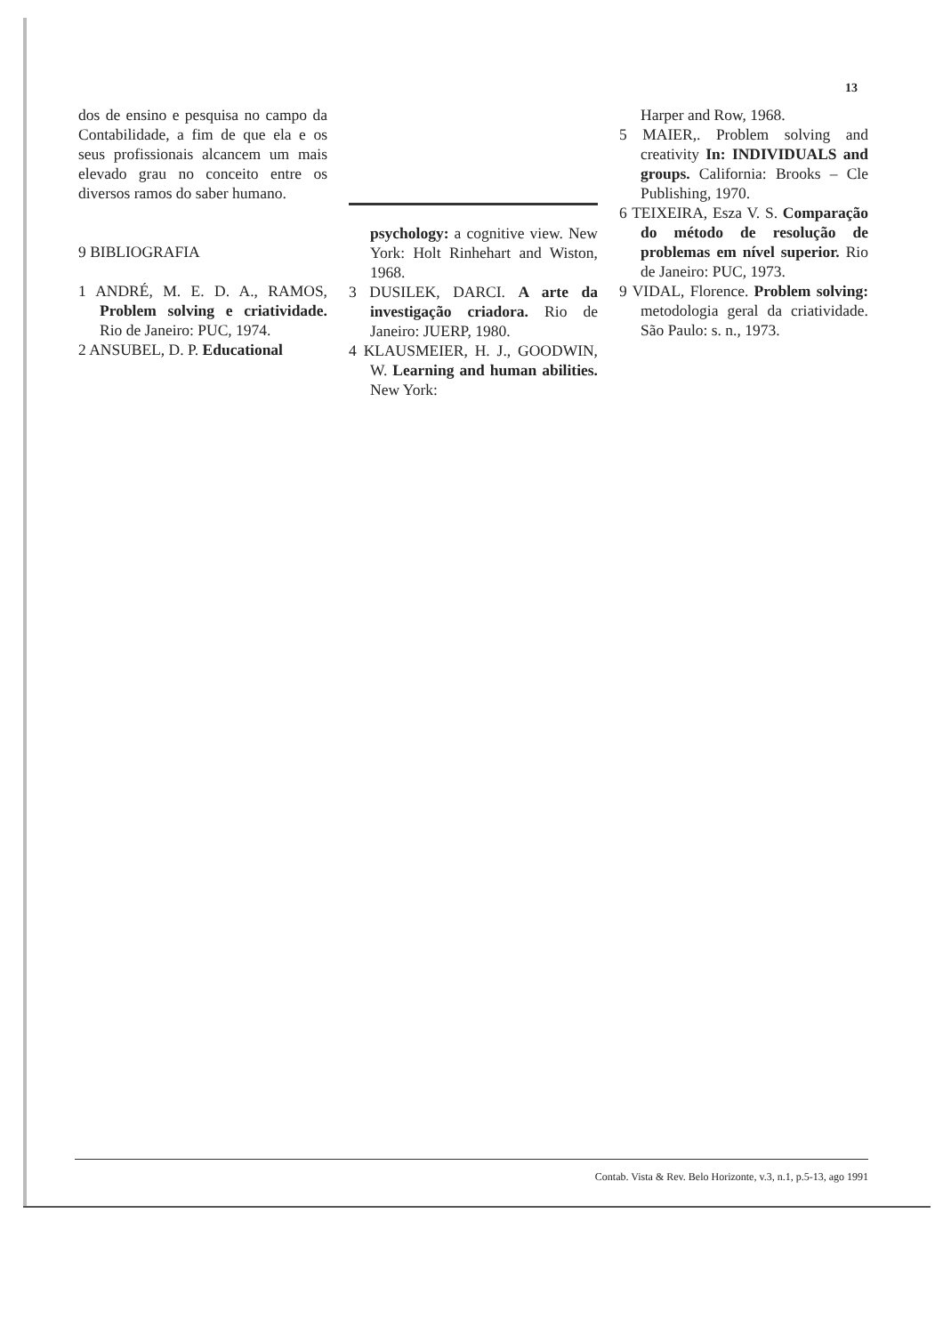13
dos de ensino e pesquisa no campo da Contabilidade, a fim de que ela e os seus profissionais alcancem um mais elevado grau no conceito entre os diversos ramos do saber humano.
9 BIBLIOGRAFIA
1 ANDRÉ, M. E. D. A., RAMOS, Problem solving e criatividade. Rio de Janeiro: PUC, 1974.
2 ANSUBEL, D. P. Educational
psychology: a cognitive view. New York: Holt Rinhehart and Wiston, 1968.
3 DUSILEK, DARCI. A arte da investigação criadora. Rio de Janeiro: JUERP, 1980.
4 KLAUSMEIER, H. J., GOODWIN, W. Learning and human abilities. New York:
Harper and Row, 1968.
5 MAIER,. Problem solving and creativity In: INDIVIDUALS and groups. California: Brooks – Cle Publishing, 1970.
6 TEIXEIRA, Esza V. S. Comparação do método de resolução de problemas em nível superior. Rio de Janeiro: PUC, 1973.
9 VIDAL, Florence. Problem solving: metodologia geral da criatividade. São Paulo: s. n., 1973.
Contab. Vista & Rev. Belo Horizonte, v.3, n.1, p.5-13, ago 1991